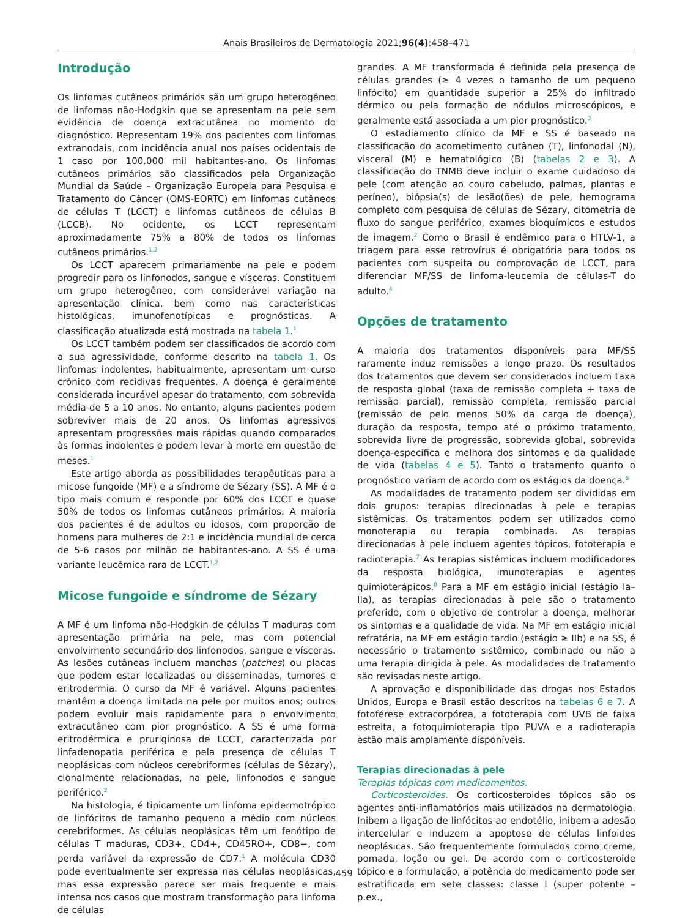Anais Brasileiros de Dermatologia 2021;96(4):458–471
Introdução
Os linfomas cutâneos primários são um grupo heterogêneo de linfomas não-Hodgkin que se apresentam na pele sem evidência de doença extracutânea no momento do diagnóstico. Representam 19% dos pacientes com linfomas extranodais, com incidência anual nos países ocidentais de 1 caso por 100.000 mil habitantes-ano. Os linfomas cutâneos primários são classificados pela Organização Mundial da Saúde – Organização Europeia para Pesquisa e Tratamento do Câncer (OMS-EORTC) em linfomas cutâneos de células T (LCCT) e linfomas cutâneos de células B (LCCB). No ocidente, os LCCT representam aproximadamente 75% a 80% de todos os linfomas cutâneos primários.<sup>1,2</sup>
Os LCCT aparecem primariamente na pele e podem progredir para os linfonodos, sangue e vísceras. Constituem um grupo heterogêneo, com considerável variação na apresentação clínica, bem como nas características histológicas, imunofenotípicas e prognósticas. A classificação atualizada está mostrada na tabela 1.<sup>1</sup>
Os LCCT também podem ser classificados de acordo com a sua agressividade, conforme descrito na tabela 1. Os linfomas indolentes, habitualmente, apresentam um curso crônico com recidivas frequentes. A doença é geralmente considerada incurável apesar do tratamento, com sobrevida média de 5 a 10 anos. No entanto, alguns pacientes podem sobreviver mais de 20 anos. Os linfomas agressivos apresentam progressões mais rápidas quando comparados às formas indolentes e podem levar à morte em questão de meses.<sup>1</sup>
Este artigo aborda as possibilidades terapêuticas para a micose fungoide (MF) e a síndrome de Sézary (SS). A MF é o tipo mais comum e responde por 60% dos LCCT e quase 50% de todos os linfomas cutâneos primários. A maioria dos pacientes é de adultos ou idosos, com proporção de homens para mulheres de 2:1 e incidência mundial de cerca de 5-6 casos por milhão de habitantes-ano. A SS é uma variante leucêmica rara de LCCT.<sup>1,2</sup>
Micose fungoide e síndrome de Sézary
A MF é um linfoma não-Hodgkin de células T maduras com apresentação primária na pele, mas com potencial envolvimento secundário dos linfonodos, sangue e vísceras. As lesões cutâneas incluem manchas (patches) ou placas que podem estar localizadas ou disseminadas, tumores e eritrodermia. O curso da MF é variável. Alguns pacientes mantêm a doença limitada na pele por muitos anos; outros podem evoluir mais rapidamente para o envolvimento extracutâneo com pior prognóstico. A SS é uma forma eritrodérmica e pruriginosa de LCCT, caracterizada por linfadenopatia periférica e pela presença de células T neoplásicas com núcleos cerebriformes (células de Sézary), clonalmente relacionadas, na pele, linfonodos e sangue periférico.<sup>2</sup>
Na histologia, é tipicamente um linfoma epidermotrópico de linfócitos de tamanho pequeno a médio com núcleos cerebriformes. As células neoplásicas têm um fenótipo de células T maduras, CD3+, CD4+, CD45RO+, CD8−, com perda variável da expressão de CD7.<sup>1</sup> A molécula CD30 pode eventualmente ser expressa nas células neoplásicas, mas essa expressão parece ser mais frequente e mais intensa nos casos que mostram transformação para linfoma de células
grandes. A MF transformada é definida pela presença de células grandes (≥ 4 vezes o tamanho de um pequeno linfócito) em quantidade superior a 25% do infiltrado dérmico ou pela formação de nódulos microscópicos, e geralmente está associada a um pior prognóstico.<sup>3</sup>
O estadiamento clínico da MF e SS é baseado na classificação do acometimento cutâneo (T), linfonodal (N), visceral (M) e hematológico (B) (tabelas 2 e 3). A classificação do TNMB deve incluir o exame cuidadoso da pele (com atenção ao couro cabeludo, palmas, plantas e períneo), biópsia(s) de lesão(ões) de pele, hemograma completo com pesquisa de células de Sézary, citometria de fluxo do sangue periférico, exames bioquímicos e estudos de imagem.<sup>2</sup> Como o Brasil é endêmico para o HTLV-1, a triagem para esse retrovírus é obrigatória para todos os pacientes com suspeita ou comprovação de LCCT, para diferenciar MF/SS de linfoma-leucemia de células-T do adulto.<sup>4</sup>
Opções de tratamento
A maioria dos tratamentos disponíveis para MF/SS raramente induz remissões a longo prazo. Os resultados dos tratamentos que devem ser considerados incluem taxa de resposta global (taxa de remissão completa + taxa de remissão parcial), remissão completa, remissão parcial (remissão de pelo menos 50% da carga de doença), duração da resposta, tempo até o próximo tratamento, sobrevida livre de progressão, sobrevida global, sobrevida doença-específica e melhora dos sintomas e da qualidade de vida (tabelas 4 e 5). Tanto o tratamento quanto o prognóstico variam de acordo com os estágios da doença.<sup>6</sup>
As modalidades de tratamento podem ser divididas em dois grupos: terapias direcionadas à pele e terapias sistêmicas. Os tratamentos podem ser utilizados como monoterapia ou terapia combinada. As terapias direcionadas à pele incluem agentes tópicos, fototerapia e radioterapia.<sup>7</sup> As terapias sistêmicas incluem modificadores da resposta biológica, imunoterapias e agentes quimioterápicos.<sup>8</sup> Para a MF em estágio inicial (estágio Ia–IIa), as terapias direcionadas à pele são o tratamento preferido, com o objetivo de controlar a doença, melhorar os sintomas e a qualidade de vida. Na MF em estágio inicial refratária, na MF em estágio tardio (estágio ≥ IIb) e na SS, é necessário o tratamento sistêmico, combinado ou não a uma terapia dirigida à pele. As modalidades de tratamento são revisadas neste artigo.
A aprovação e disponibilidade das drogas nos Estados Unidos, Europa e Brasil estão descritos na tabelas 6 e 7. A fotoférese extracorpórea, a fototerapia com UVB de faixa estreita, a fotoquimioterapia tipo PUVA e a radioterapia estão mais amplamente disponíveis.
Terapias direcionadas à pele
Terapias tópicas com medicamentos.
Corticosteroides. Os corticosteroides tópicos são os agentes anti-inflamatórios mais utilizados na dermatologia. Inibem a ligação de linfócitos ao endotélio, inibem a adesão intercelular e induzem a apoptose de células linfoides neoplásicas. São frequentemente formulados como creme, pomada, loção ou gel. De acordo com o corticosteroide tópico e a formulação, a potência do medicamento pode ser estratificada em sete classes: classe I (super potente – p.ex.,
459